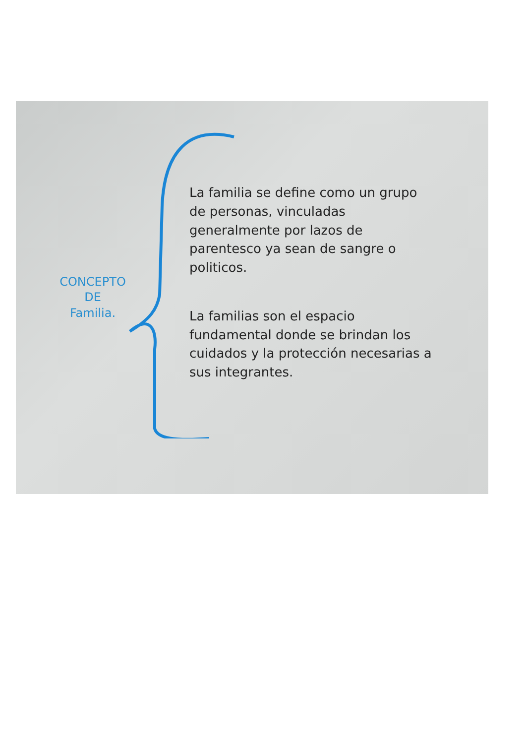CONCEPTO
DE
Familia.
La familia se define como un grupo de personas, vinculadas generalmente por lazos de parentesco ya sean de sangre o politicos.
La familias son el espacio fundamental donde se brindan los cuidados y la protección necesarias a sus integrantes.